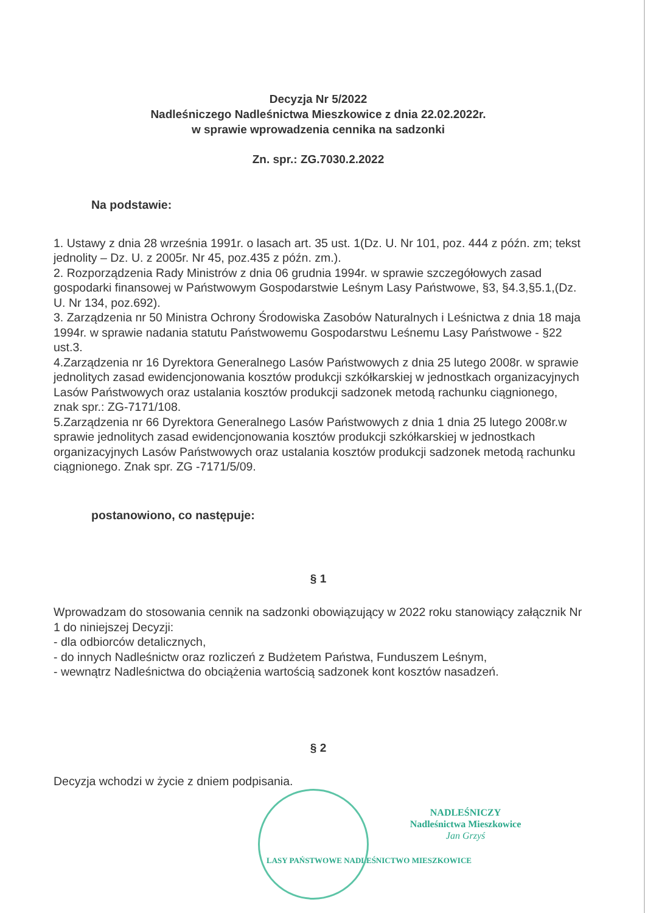Decyzja Nr 5/2022
Nadleśniczego Nadleśnictwa Mieszkowice z dnia 22.02.2022r.
w sprawie wprowadzenia cennika na sadzonki
Zn. spr.: ZG.7030.2.2022
Na podstawie:
1. Ustawy z dnia 28 września 1991r. o lasach art. 35 ust. 1(Dz. U. Nr 101, poz. 444 z późn. zm; tekst jednolity – Dz. U. z 2005r. Nr 45, poz.435 z późn. zm.).
2. Rozporządzenia Rady Ministrów z dnia 06 grudnia 1994r. w sprawie szczegółowych zasad gospodarki finansowej w Państwowym Gospodarstwie Leśnym Lasy Państwowe, §3, §4.3,§5.1,(Dz. U. Nr 134, poz.692).
3. Zarządzenia nr 50 Ministra Ochrony Środowiska Zasobów Naturalnych i Leśnictwa z dnia 18 maja 1994r. w sprawie nadania statutu Państwowemu Gospodarstwu Leśnemu Lasy Państwowe - §22 ust.3.
4.Zarządzenia nr 16 Dyrektora Generalnego Lasów Państwowych z dnia 25 lutego 2008r. w sprawie jednolitych zasad ewidencjonowania kosztów produkcji szkółkarskiej w jednostkach organizacyjnych Lasów Państwowych oraz ustalania kosztów produkcji sadzonek metodą rachunku ciągnionego, znak spr.: ZG-7171/108.
5.Zarządzenia nr 66 Dyrektora Generalnego Lasów Państwowych z dnia 1 dnia 25 lutego 2008r.w sprawie jednolitych zasad ewidencjonowania kosztów produkcji szkółkarskiej w jednostkach organizacyjnych Lasów Państwowych oraz ustalania kosztów produkcji sadzonek metodą rachunku ciągnionego. Znak spr. ZG -7171/5/09.
postanowiono, co następuje:
§ 1
Wprowadzam do stosowania cennik na sadzonki obowiązujący w 2022 roku stanowiący załącznik Nr 1 do niniejszej Decyzji:
- dla odbiorców detalicznych,
- do innych Nadleśnictw oraz rozliczeń z Budżetem Państwa, Funduszem Leśnym,
- wewnątrz Nadleśnictwa do obciążenia wartością sadzonek kont kosztów nasadzeń.
§ 2
Decyzja wchodzi w życie z dniem podpisania.
NADLEŚNICZY
Nadleśnictwa Mieszkowice
Jan Grzyś
LASY PAŃSTWOWE NADLEŚNICTWO MIESZKOWICE